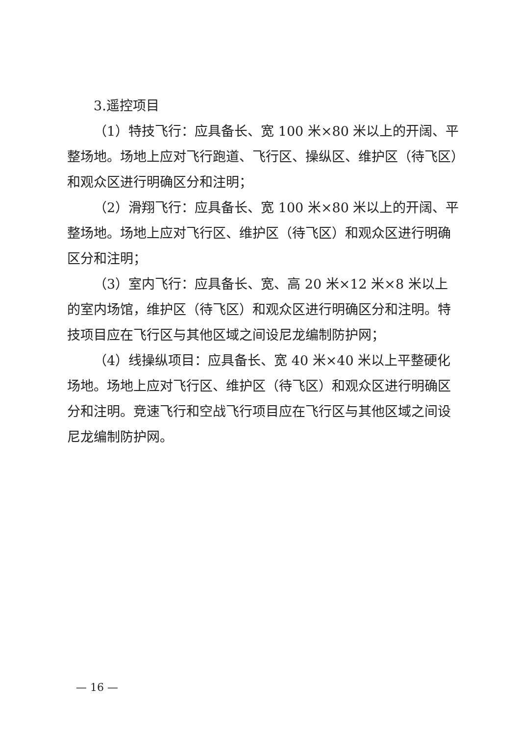3.遥控项目
（1）特技飞行：应具备长、宽 100 米×80 米以上的开阔、平整场地。场地上应对飞行跑道、飞行区、操纵区、维护区（待飞区）和观众区进行明确区分和注明；
（2）滑翔飞行：应具备长、宽 100 米×80 米以上的开阔、平整场地。场地上应对飞行区、维护区（待飞区）和观众区进行明确区分和注明；
（3）室内飞行：应具备长、宽、高 20 米×12 米×8 米以上的室内场馆，维护区（待飞区）和观众区进行明确区分和注明。特技项目应在飞行区与其他区域之间设尼龙编制防护网；
（4）线操纵项目：应具备长、宽 40 米×40 米以上平整硬化场地。场地上应对飞行区、维护区（待飞区）和观众区进行明确区分和注明。竞速飞行和空战飞行项目应在飞行区与其他区域之间设尼龙编制防护网。
— 16 —